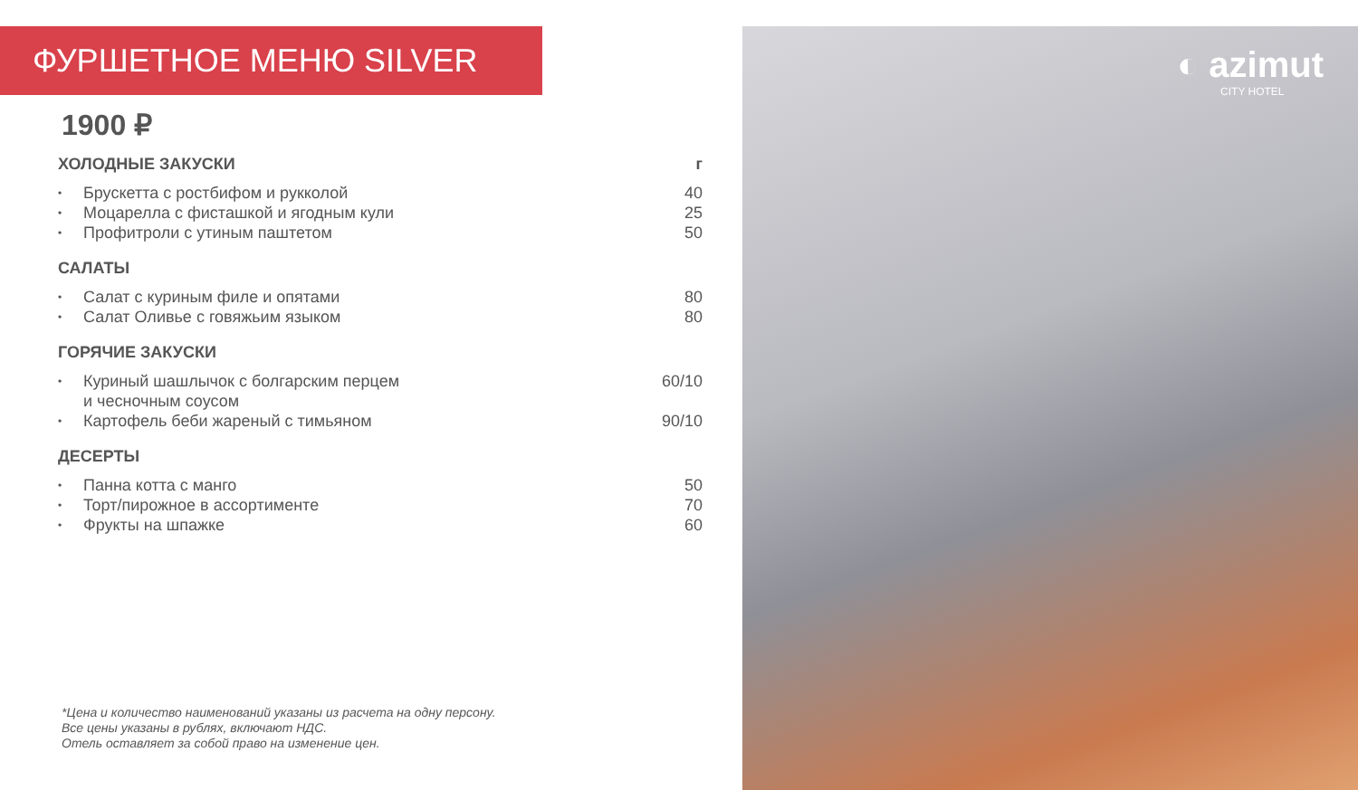◐ azimut
CITY HOTEL
ФУРШЕТНОЕ МЕНЮ SILVER
1900 ₽
ХОЛОДНЫЕ ЗАКУСКИ г
• Брускетта с ростбифом и рукколой 40
• Моцарелла с фисташкой и ягодным кули 25
• Профитроли с утиным паштетом 50
САЛАТЫ
• Салат с куриным филе и опятами 80
• Салат Оливье с говяжьим языком 80
ГОРЯЧИЕ ЗАКУСКИ
• Куриный шашлычок с болгарским перцем
и чесночным соусом 60/10
• Картофель беби жареный с тимьяном 90/10
ДЕСЕРТЫ
• Панна котта с манго 50
• Торт/пирожное в ассортименте 70
• Фрукты на шпажке 60
*Цена и количество наименований указаны из расчета на одну персону.
Все цены указаны в рублях, включают НДС.
Отель оставляет за собой право на изменение цен.